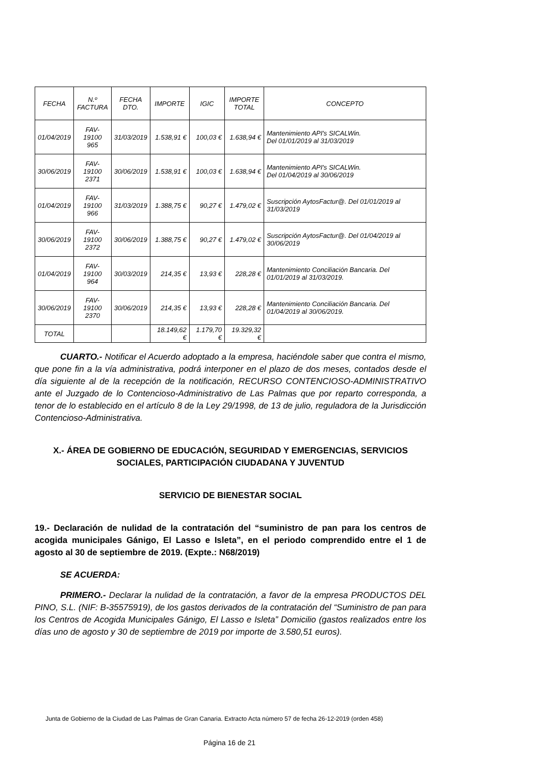| FECHA | N.º FACTURA | FECHA DTO. | IMPORTE | IGIC | IMPORTE TOTAL | CONCEPTO |
| 01/04/2019 | FAV-19100 965 | 31/03/2019 | 1.538,91 € | 100,03 € | 1.638,94 € | Mantenimiento API's SICALWin. Del 01/01/2019 al 31/03/2019 |
| 30/06/2019 | FAV-19100 2371 | 30/06/2019 | 1.538,91 € | 100,03 € | 1.638,94 € | Mantenimiento API's SICALWin. Del 01/04/2019 al 30/06/2019 |
| 01/04/2019 | FAV-19100 966 | 31/03/2019 | 1.388,75 € | 90,27 € | 1.479,02 € | Suscripción AytosFactur@. Del 01/01/2019 al 31/03/2019 |
| 30/06/2019 | FAV-19100 2372 | 30/06/2019 | 1.388,75 € | 90,27 € | 1.479,02 € | Suscripción AytosFactur@. Del 01/04/2019 al 30/06/2019 |
| 01/04/2019 | FAV-19100 964 | 30/03/2019 | 214,35 € | 13,93 € | 228,28 € | Mantenimiento Conciliación Bancaria. Del 01/01/2019 al 31/03/2019. |
| 30/06/2019 | FAV-19100 2370 | 30/06/2019 | 214,35 € | 13,93 € | 228,28 € | Mantenimiento Conciliación Bancaria. Del 01/04/2019 al 30/06/2019. |
| TOTAL | | | 18.149,62 € | 1.179,70 € | 19.329,32 € | |
CUARTO.- Notificar el Acuerdo adoptado a la empresa, haciéndole saber que contra el mismo, que pone fin a la vía administrativa, podrá interponer en el plazo de dos meses, contados desde el día siguiente al de la recepción de la notificación, RECURSO CONTENCIOSO-ADMINISTRATIVO ante el Juzgado de lo Contencioso-Administrativo de Las Palmas que por reparto corresponda, a tenor de lo establecido en el artículo 8 de la Ley 29/1998, de 13 de julio, reguladora de la Jurisdicción Contencioso-Administrativa.
X.- ÁREA DE GOBIERNO DE EDUCACIÓN, SEGURIDAD Y EMERGENCIAS, SERVICIOS SOCIALES, PARTICIPACIÓN CIUDADANA Y JUVENTUD
SERVICIO DE BIENESTAR SOCIAL
19.- Declaración de nulidad de la contratación del “suministro de pan para los centros de acogida municipales Gánigo, El Lasso e Isleta”, en el periodo comprendido entre el 1 de agosto al 30 de septiembre de 2019. (Expte.: N68/2019)
SE ACUERDA:
PRIMERO.- Declarar la nulidad de la contratación, a favor de la empresa PRODUCTOS DEL PINO, S.L. (NIF: B-35575919), de los gastos derivados de la contratación del “Suministro de pan para los Centros de Acogida Municipales Gánigo, El Lasso e Isleta” Domicilio (gastos realizados entre los días uno de agosto y 30 de septiembre de 2019 por importe de 3.580,51 euros).
Junta de Gobierno de la Ciudad de Las Palmas de Gran Canaria. Extracto Acta número 57 de fecha 26-12-2019 (orden 458)
Página 16 de 21